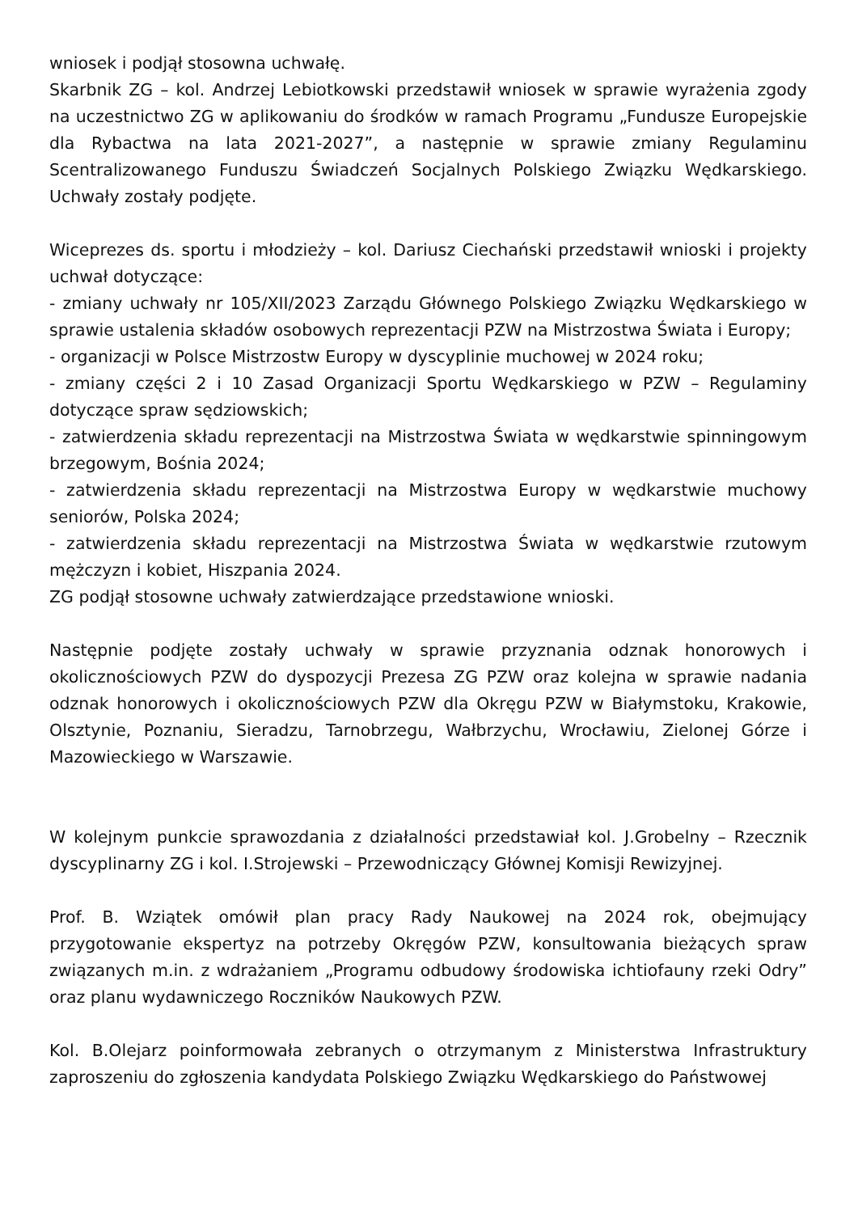wniosek i podjął stosowna uchwałę.
Skarbnik ZG – kol. Andrzej Lebiotkowski przedstawił wniosek w sprawie wyrażenia zgody na uczestnictwo ZG w aplikowaniu do środków w ramach Programu „Fundusze Europejskie dla Rybactwa na lata 2021-2027”, a następnie w sprawie zmiany Regulaminu Scentralizowanego Funduszu Świadczeń Socjalnych Polskiego Związku Wędkarskiego. Uchwały zostały podjęte.
Wiceprezes ds. sportu i młodzieży – kol. Dariusz Ciechański przedstawił wnioski i projekty uchwał dotyczące:
- zmiany uchwały nr 105/XII/2023 Zarządu Głównego Polskiego Związku Wędkarskiego w sprawie ustalenia składów osobowych reprezentacji PZW na Mistrzostwa Świata i Europy;
- organizacji w Polsce Mistrzostw Europy w dyscyplinie muchowej w 2024 roku;
- zmiany części 2 i 10 Zasad Organizacji Sportu Wędkarskiego w PZW – Regulaminy dotyczące spraw sędziowskich;
- zatwierdzenia składu reprezentacji na Mistrzostwa Świata w wędkarstwie spinningowym brzegowym, Bośnia 2024;
- zatwierdzenia składu reprezentacji na Mistrzostwa Europy w wędkarstwie muchowy seniorów, Polska 2024;
- zatwierdzenia składu reprezentacji na Mistrzostwa Świata w wędkarstwie rzutowym mężczyzn i kobiet, Hiszpania 2024.
ZG podjął stosowne uchwały zatwierdzające przedstawione wnioski.
Następnie podjęte zostały uchwały w sprawie przyznania odznak honorowych i okolicznościowych PZW do dyspozycji Prezesa ZG PZW oraz kolejna w sprawie nadania odznak honorowych i okolicznościowych PZW dla Okręgu PZW w Białymstoku, Krakowie, Olsztynie, Poznaniu, Sieradzu, Tarnobrzegu, Wałbrzychu, Wrocławiu, Zielonej Górze i Mazowieckiego w Warszawie.
W kolejnym punkcie sprawozdania z działalności przedstawiał kol. J.Grobelny – Rzecznik dyscyplinarny ZG i kol. I.Strojewski – Przewodniczący Głównej Komisji Rewizyjnej.
Prof. B. Wziątek omówił plan pracy Rady Naukowej na 2024 rok, obejmujący przygotowanie ekspertyz na potrzeby Okręgów PZW, konsultowania bieżących spraw związanych m.in. z wdrażaniem „Programu odbudowy środowiska ichtiofauny rzeki Odry” oraz planu wydawniczego Roczników Naukowych PZW.
Kol. B.Olejarz poinformowała zebranych o otrzymanym z Ministerstwa Infrastruktury zaproszeniu do zgłoszenia kandydata Polskiego Związku Wędkarskiego do Państwowej